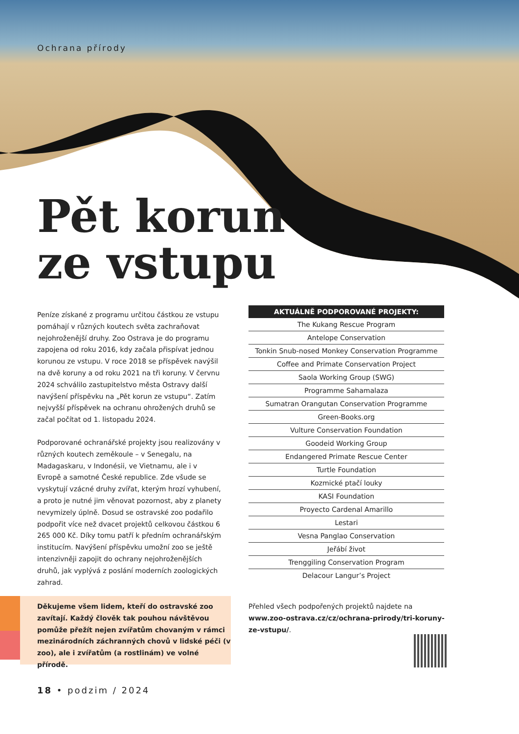Ochrana přírody
Pět korun
ze vstupu
Peníze získané z programu určitou částkou ze vstupu pomáhají v různých koutech světa zachraňovat nejohroženější druhy. Zoo Ostrava je do programu zapojena od roku 2016, kdy začala přispívat jednou korunou ze vstupu. V roce 2018 se příspěvek navýšil na dvě koruny a od roku 2021 na tři koruny. V červnu 2024 schválilo zastupitelstvo města Ostravy další navýšení příspěvku na „Pět korun ze vstupu“. Zatím nejvyšší příspěvek na ochranu ohrožených druhů se začal počítat od 1. listopadu 2024.
Podporované ochranářské projekty jsou realizovány v různých koutech zeměkoule – v Senegalu, na Madagaskaru, v Indonésii, ve Vietnamu, ale i v Evropě a samotné České republice. Zde všude se vyskytují vzácné druhy zvířat, kterým hrozí vyhubení, a proto je nutné jim věnovat pozornost, aby z planety nevymizely úplně. Dosud se ostravské zoo podařilo podpořit více než dvacet projektů celkovou částkou 6 265 000 Kč. Díky tomu patří k předním ochranářským institucím. Navýšení příspěvku umožní zoo se ještě intenzivněji zapojit do ochrany nejohroženějších druhů, jak vyplývá z poslání moderních zoologických zahrad.
| AKTUÁLNĚ PODPOROVANÉ PROJEKTY: |
| --- |
| The Kukang Rescue Program |
| Antelope Conservation |
| Tonkin Snub-nosed Monkey Conservation Programme |
| Coffee and Primate Conservation Project |
| Saola Working Group (SWG) |
| Programme Sahamalaza |
| Sumatran Orangutan Conservation Programme |
| Green-Books.org |
| Vulture Conservation Foundation |
| Goodeid Working Group |
| Endangered Primate Rescue Center |
| Turtle Foundation |
| Kozmické ptačí louky |
| KASI Foundation |
| Proyecto Cardenal Amarillo |
| Lestari |
| Vesna Panglao Conservation |
| Jeřábí život |
| Trenggiling Conservation Program |
| Delacour Langur’s Project |
Děkujeme všem lidem, kteří do ostravské zoo zavítají. Každý člověk tak pouhou návštěvou pomůže přežít nejen zvířatům chovaným v rámci mezinárodních záchranných chovů v lidské péči (v zoo), ale i zvířatům (a rostlinám) ve volné přírodě.
Přehled všech podpořených projektů najdete na www.zoo-ostrava.cz/cz/ochrana-prirody/tri-koruny-ze-vstupu/.
18 • podzim / 2024